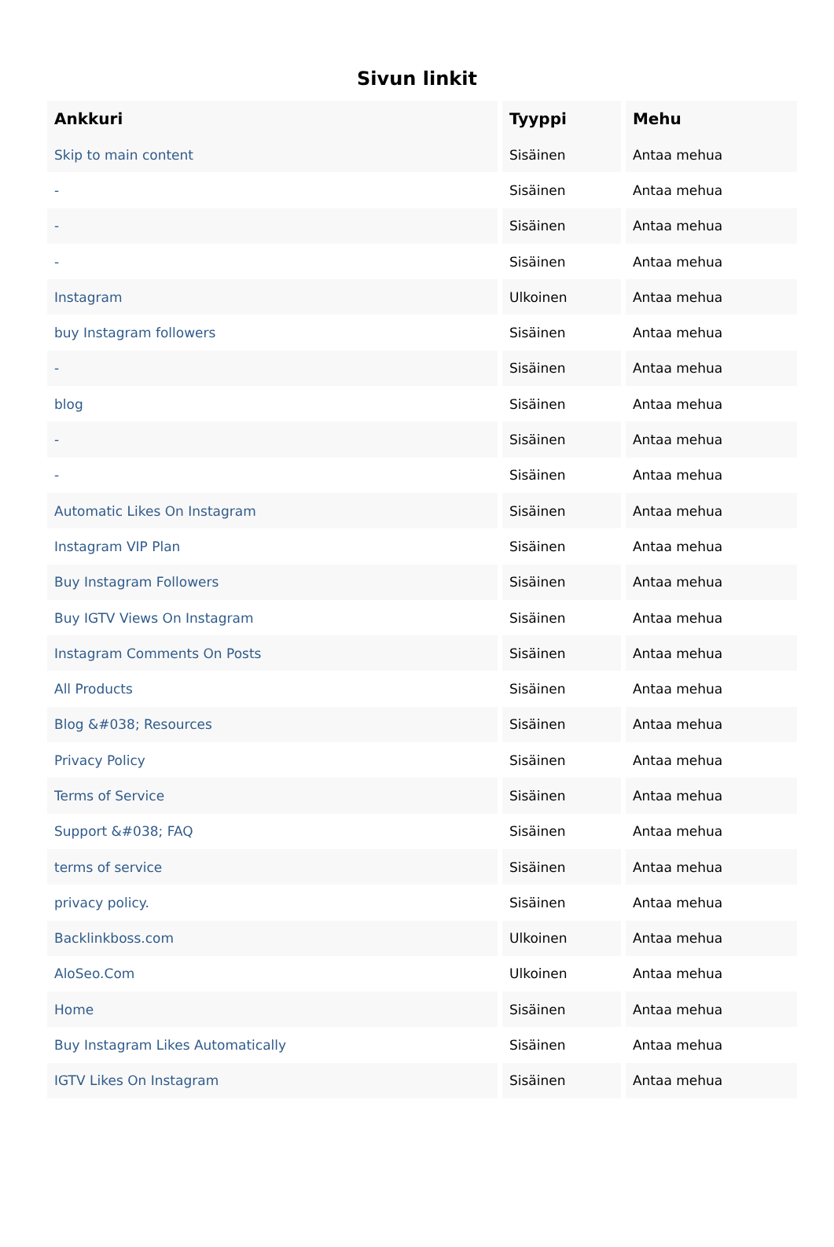Sivun linkit
| Ankkuri | Tyyppi | Mehu |
| --- | --- | --- |
| Skip to main content | Sisäinen | Antaa mehua |
| - | Sisäinen | Antaa mehua |
| - | Sisäinen | Antaa mehua |
| - | Sisäinen | Antaa mehua |
| Instagram | Ulkoinen | Antaa mehua |
| buy Instagram followers | Sisäinen | Antaa mehua |
| - | Sisäinen | Antaa mehua |
| blog | Sisäinen | Antaa mehua |
| - | Sisäinen | Antaa mehua |
| - | Sisäinen | Antaa mehua |
| Automatic Likes On Instagram | Sisäinen | Antaa mehua |
| Instagram VIP Plan | Sisäinen | Antaa mehua |
| Buy Instagram Followers | Sisäinen | Antaa mehua |
| Buy IGTV Views On Instagram | Sisäinen | Antaa mehua |
| Instagram Comments On Posts | Sisäinen | Antaa mehua |
| All Products | Sisäinen | Antaa mehua |
| Blog &#038; Resources | Sisäinen | Antaa mehua |
| Privacy Policy | Sisäinen | Antaa mehua |
| Terms of Service | Sisäinen | Antaa mehua |
| Support &#038; FAQ | Sisäinen | Antaa mehua |
| terms of service | Sisäinen | Antaa mehua |
| privacy policy. | Sisäinen | Antaa mehua |
| Backlinkboss.com | Ulkoinen | Antaa mehua |
| AloSeo.Com | Ulkoinen | Antaa mehua |
| Home | Sisäinen | Antaa mehua |
| Buy Instagram Likes Automatically | Sisäinen | Antaa mehua |
| IGTV Likes On Instagram | Sisäinen | Antaa mehua |